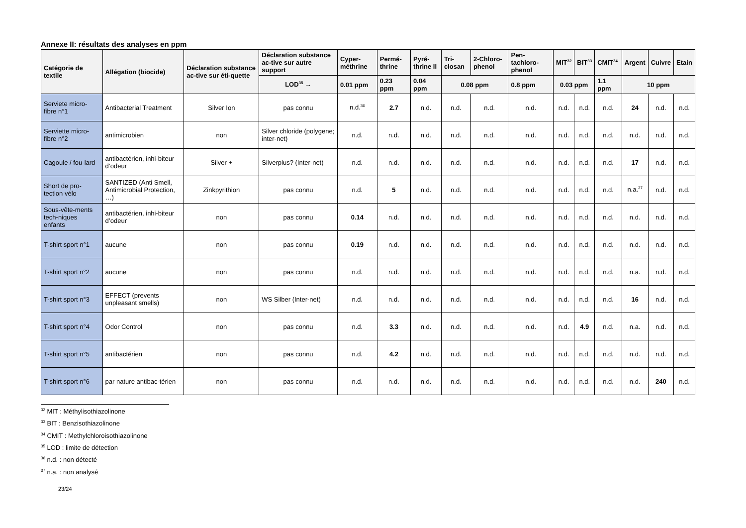Annexe II: résultats des analyses en ppm
| Catégorie de textile | Allégation (biocide) | Déclaration substance ac-tive sur éti-quette | Déclaration substance ac-tive sur autre support | Cyper-méthrine | Permé-thrine | Pyré-thrine II | Tri-closan | 2-Chloro-phenol | Pen-tachloro-phenol | MIT<sup>32</sup> | BIT<sup>33</sup> | CMIT<sup>34</sup> | Argent | Cuivre | Etain |
| --- | --- | --- | --- | --- | --- | --- | --- | --- | --- | --- | --- | --- | --- | --- | --- |
| | | | LOD<sup>35</sup> → | 0.01 ppm | 0.23 ppm | 0.04 ppm | 0.08 ppm | | 0.8 ppm | 0.03 ppm | | 1.1 ppm | 10 ppm | | |
| Serviete micro-fibre n°1 | Antibacterial Treatment | Silver Ion | pas connu | n.d.<sup>36</sup> | 2.7 | n.d. | n.d. | n.d. | n.d. | n.d. | n.d. | n.d. | 24 | n.d. | n.d. |
| Serviette micro-fibre n°2 | antimicrobien | non | Silver chloride (polygene; inter-net) | n.d. | n.d. | n.d. | n.d. | n.d. | n.d. | n.d. | n.d. | n.d. | n.d. | n.d. | n.d. |
| Cagoule / fou-lard | antibactérien, inhi-biteur d’odeur | Silver + | Silverplus? (Inter-net) | n.d. | n.d. | n.d. | n.d. | n.d. | n.d. | n.d. | n.d. | n.d. | 17 | n.d. | n.d. |
| Short de pro-tection vélo | SANTIZED (Anti Smell, Antimicrobial Protection, …) | Zinkpyrithion | pas connu | n.d. | 5 | n.d. | n.d. | n.d. | n.d. | n.d. | n.d. | n.d. | n.a.<sup>37</sup> | n.d. | n.d. |
| Sous-vête-ments tech-niques enfants | antibactérien, inhi-biteur d’odeur | non | pas connu | 0.14 | n.d. | n.d. | n.d. | n.d. | n.d. | n.d. | n.d. | n.d. | n.d. | n.d. | n.d. |
| T-shirt sport n°1 | aucune | non | pas connu | 0.19 | n.d. | n.d. | n.d. | n.d. | n.d. | n.d. | n.d. | n.d. | n.d. | n.d. | n.d. |
| T-shirt sport n°2 | aucune | non | pas connu | n.d. | n.d. | n.d. | n.d. | n.d. | n.d. | n.d. | n.d. | n.d. | n.a. | n.d. | n.d. |
| T-shirt sport n°3 | EFFECT (prevents unpleasant smells) | non | WS Silber (Inter-net) | n.d. | n.d. | n.d. | n.d. | n.d. | n.d. | n.d. | n.d. | n.d. | 16 | n.d. | n.d. |
| T-shirt sport n°4 | Odor Control | non | pas connu | n.d. | 3.3 | n.d. | n.d. | n.d. | n.d. | n.d. | 4.9 | n.d. | n.a. | n.d. | n.d. |
| T-shirt sport n°5 | antibactérien | non | pas connu | n.d. | 4.2 | n.d. | n.d. | n.d. | n.d. | n.d. | n.d. | n.d. | n.d. | n.d. | n.d. |
| T-shirt sport n°6 | par nature antibac-térien | non | pas connu | n.d. | n.d. | n.d. | n.d. | n.d. | n.d. | n.d. | n.d. | n.d. | n.d. | 240 | n.d. |
<sup>32</sup> MIT : Méthylisothiazolinone
<sup>33</sup> BIT : Benzisothiazolinone
<sup>34</sup> CMIT : Methylchloroisothiazolinone
<sup>35</sup> LOD : limite de détection
<sup>36</sup> n.d. : non détecté
<sup>37</sup> n.a. : non analysé
23/24